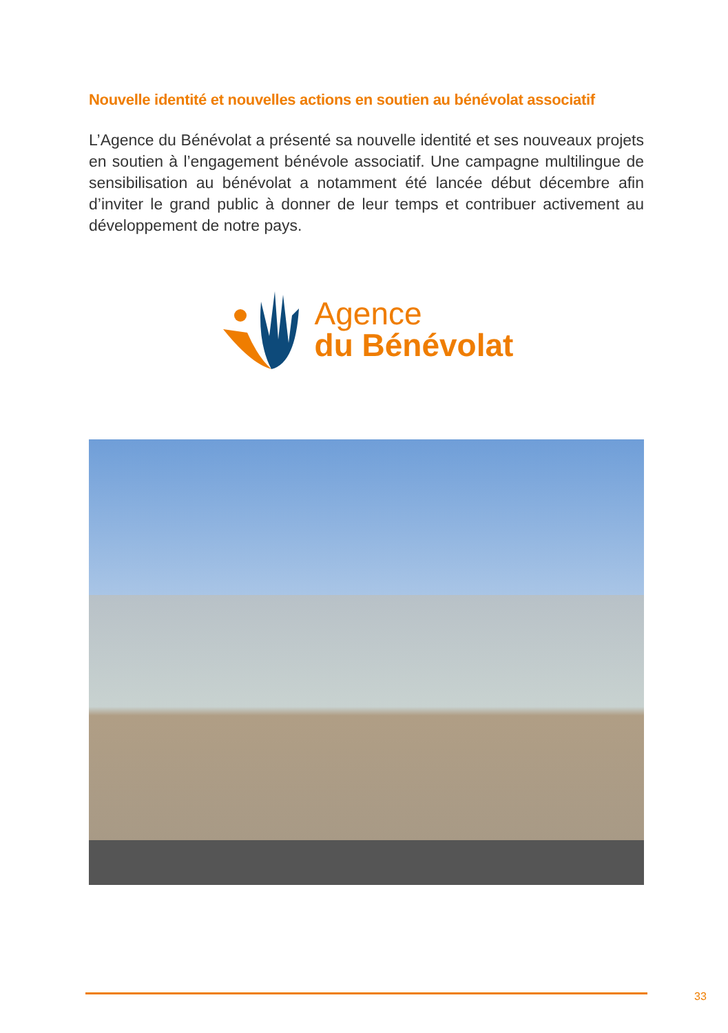Nouvelle identité et nouvelles actions en soutien au bénévolat associatif
L’Agence du Bénévolat a présenté sa nouvelle identité et ses nouveaux projets en soutien à l’engagement bénévole associatif. Une campagne multilingue de sensibilisation au bénévolat a notamment été lancée début décembre afin d’inviter le grand public à donner de leur temps et contribuer activement au développement de notre pays.
Agence
du Bénévolat
33